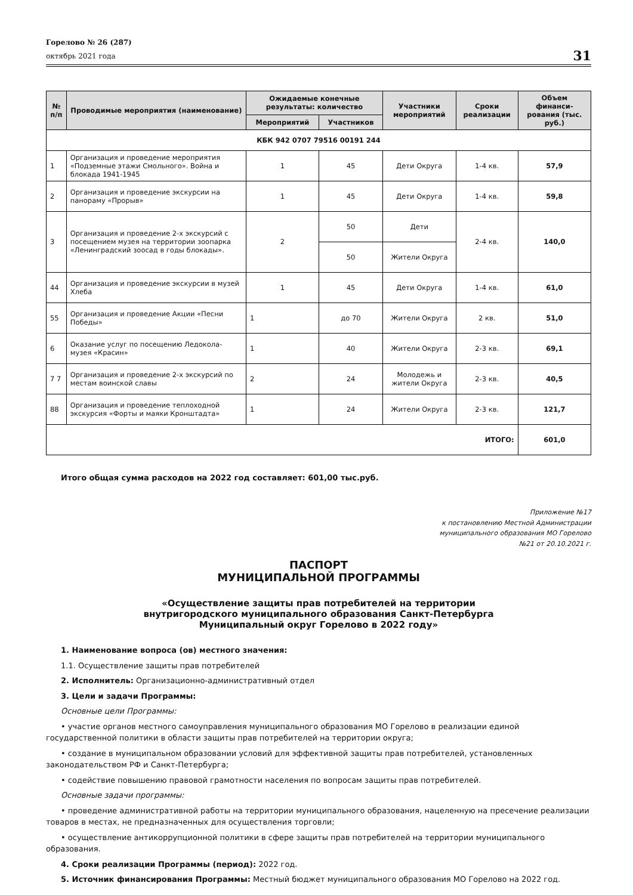Горелово № 26 (287)
октябрь 2021 года
31
| № п/п | Проводимые мероприятия (наименование) | Ожидаемые конечные результаты: количество | | Участники мероприятий | Сроки реализации | Объем финанси-рования (тыс. руб.) |
| --- | --- | --- | --- | --- | --- | --- |
| | | Мероприятий | Участников | | | |
| КБК 942 0707 79516 00191 244 | | | | | | |
| 1 | Организация и проведение мероприятия «Подземные этажи Смольного». Война и блокада 1941-1945 | 1 | 45 | Дети Округа | 1-4 кв. | 57,9 |
| 2 | Организация и проведение экскурсии на панораму «Прорыв» | 1 | 45 | Дети Округа | 1-4 кв. | 59,8 |
| 3 | Организация и проведение 2-х экскурсий с посещением музея на территории зоопарка «Ленинградский зоосад в годы блокады». | 2 | 50 | Дети | 2-4 кв. | 140,0 |
| | | | 50 | Жители Округа | | |
| 44 | Организация и проведение экскурсии в музей Хлеба | 1 | 45 | Дети Округа | 1-4 кв. | 61,0 |
| 55 | Организация и проведение Акции «Песни Победы» | 1 | до 70 | Жители Округа | 2 кв. | 51,0 |
| 6 | Оказание услуг по посещению Ледокола-музея «Красин» | 1 | 40 | Жители Округа | 2-3 кв. | 69,1 |
| 7 7 | Организация и проведение 2-х экскурсий по местам воинской славы | 2 | 24 | Молодежь и жители Округа | 2-3 кв. | 40,5 |
| 88 | Организация и проведение теплоходной экскурсия «Форты и маяки Кронштадта» | 1 | 24 | Жители Округа | 2-3 кв. | 121,7 |
| ИТОГО: | | | | | | 601,0 |
Итого общая сумма расходов на 2022 год составляет: 601,00 тыс.руб.
Приложение №17
к постановлению Местной Администрации
муниципального образования МО Горелово
№21 от 20.10.2021 г.
ПАСПОРТ
МУНИЦИПАЛЬНОЙ ПРОГРАММЫ
«Осуществление защиты прав потребителей на территории
внутригородского муниципального образования Санкт-Петербурга
Муниципальный округ Горелово в 2022 году»
1. Наименование вопроса (ов) местного значения:
1.1. Осуществление защиты прав потребителей
2. Исполнитель: Организационно-административный отдел
3. Цели и задачи Программы:
Основные цели Программы:
• участие органов местного самоуправления муниципального образования МО Горелово в реализации единой государственной политики в области защиты прав потребителей на территории округа;
• создание в муниципальном образовании условий для эффективной защиты прав потребителей, установленных законодательством РФ и Санкт-Петербурга;
• содействие повышению правовой грамотности населения по вопросам защиты прав потребителей.
Основные задачи программы:
• проведение административной работы на территории муниципального образования, нацеленную на пресечение реализации товаров в местах, не предназначенных для осуществления торговли;
• осуществление антикоррупционной политики в сфере защиты прав потребителей на территории муниципального образования.
4. Сроки реализации Программы (период): 2022 год.
5. Источник финансирования Программы: Местный бюджет муниципального образования МО Горелово на 2022 год.